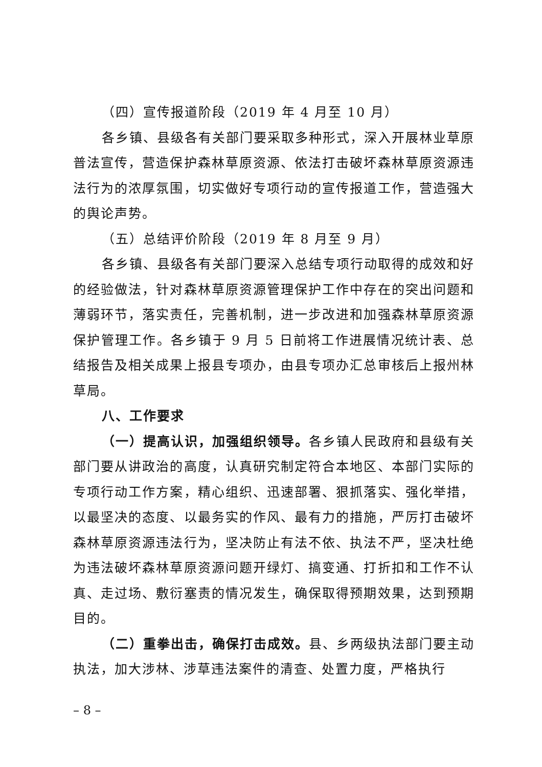（四）宣传报道阶段（2019 年 4 月至 10 月）
各乡镇、县级各有关部门要采取多种形式，深入开展林业草原普法宣传，营造保护森林草原资源、依法打击破坏森林草原资源违法行为的浓厚氛围，切实做好专项行动的宣传报道工作，营造强大的舆论声势。
（五）总结评价阶段（2019 年 8 月至 9 月）
各乡镇、县级各有关部门要深入总结专项行动取得的成效和好的经验做法，针对森林草原资源管理保护工作中存在的突出问题和薄弱环节，落实责任，完善机制，进一步改进和加强森林草原资源保护管理工作。各乡镇于 9 月 5 日前将工作进展情况统计表、总结报告及相关成果上报县专项办，由县专项办汇总审核后上报州林草局。
八、工作要求
（一）提高认识，加强组织领导。各乡镇人民政府和县级有关部门要从讲政治的高度，认真研究制定符合本地区、本部门实际的专项行动工作方案，精心组织、迅速部署、狠抓落实、强化举措，以最坚决的态度、以最务实的作风、最有力的措施，严厉打击破坏森林草原资源违法行为，坚决防止有法不依、执法不严，坚决杜绝为违法破坏森林草原资源问题开绿灯、搞变通、打折扣和工作不认真、走过场、敷衍塞责的情况发生，确保取得预期效果，达到预期目的。
（二）重拳出击，确保打击成效。县、乡两级执法部门要主动执法，加大涉林、涉草违法案件的清查、处置力度，严格执行
– 8 –